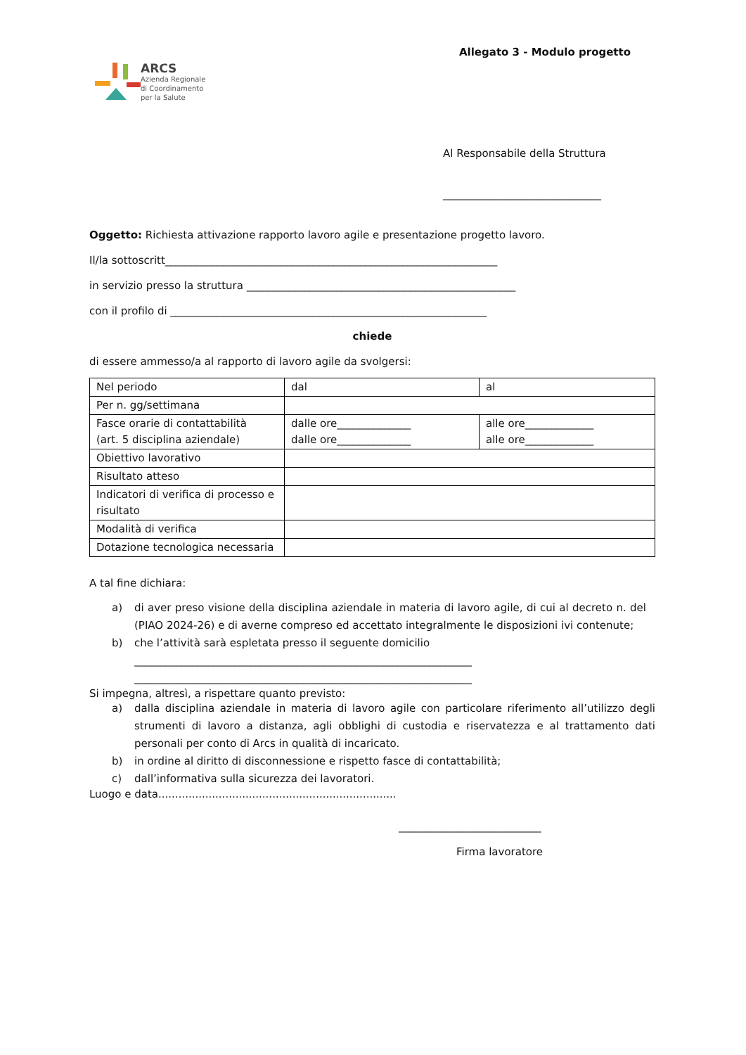Allegato 3 - Modulo progetto
ARCS
Azienda Regionale
di Coordinamento
per la Salute
Al Responsabile della Struttura
______________________________
Oggetto: Richiesta attivazione rapporto lavoro agile e presentazione progetto lavoro.
Il/la sottoscritt_______________________________________________________________
in servizio presso la struttura ___________________________________________________
con il profilo di ____________________________________________________________
chiede
di essere ammesso/a al rapporto di lavoro agile da svolgersi:
| Nel periodo | dal | al |
| Per n. gg/settimana | | |
| Fasce orarie di contattabilità (art. 5 disciplina aziendale) | dalle ore______________ dalle ore______________ | alle ore_____________ alle ore_____________ |
| Obiettivo lavorativo | | |
| Risultato atteso | | |
| Indicatori di verifica di processo e risultato | | |
| Modalità di verifica | | |
| Dotazione tecnologica necessaria | | |
A tal fine dichiara:
a) di aver preso visione della disciplina aziendale in materia di lavoro agile, di cui al decreto n. del (PIAO 2024-26) e di averne compreso ed accettato integralmente le disposizioni ivi contenute;
b) che l’attività sarà espletata presso il seguente domicilio
________________________________________________________________
________________________________________________________________
Si impegna, altresì, a rispettare quanto previsto:
a) dalla disciplina aziendale in materia di lavoro agile con particolare riferimento all’utilizzo degli strumenti di lavoro a distanza, agli obblighi di custodia e riservatezza e al trattamento dati personali per conto di Arcs in qualità di incaricato.
b) in ordine al diritto di disconnessione e rispetto fasce di contattabilità;
c) dall’informativa sulla sicurezza dei lavoratori.
Luogo e data.......................................................................
___________________________
Firma lavoratore